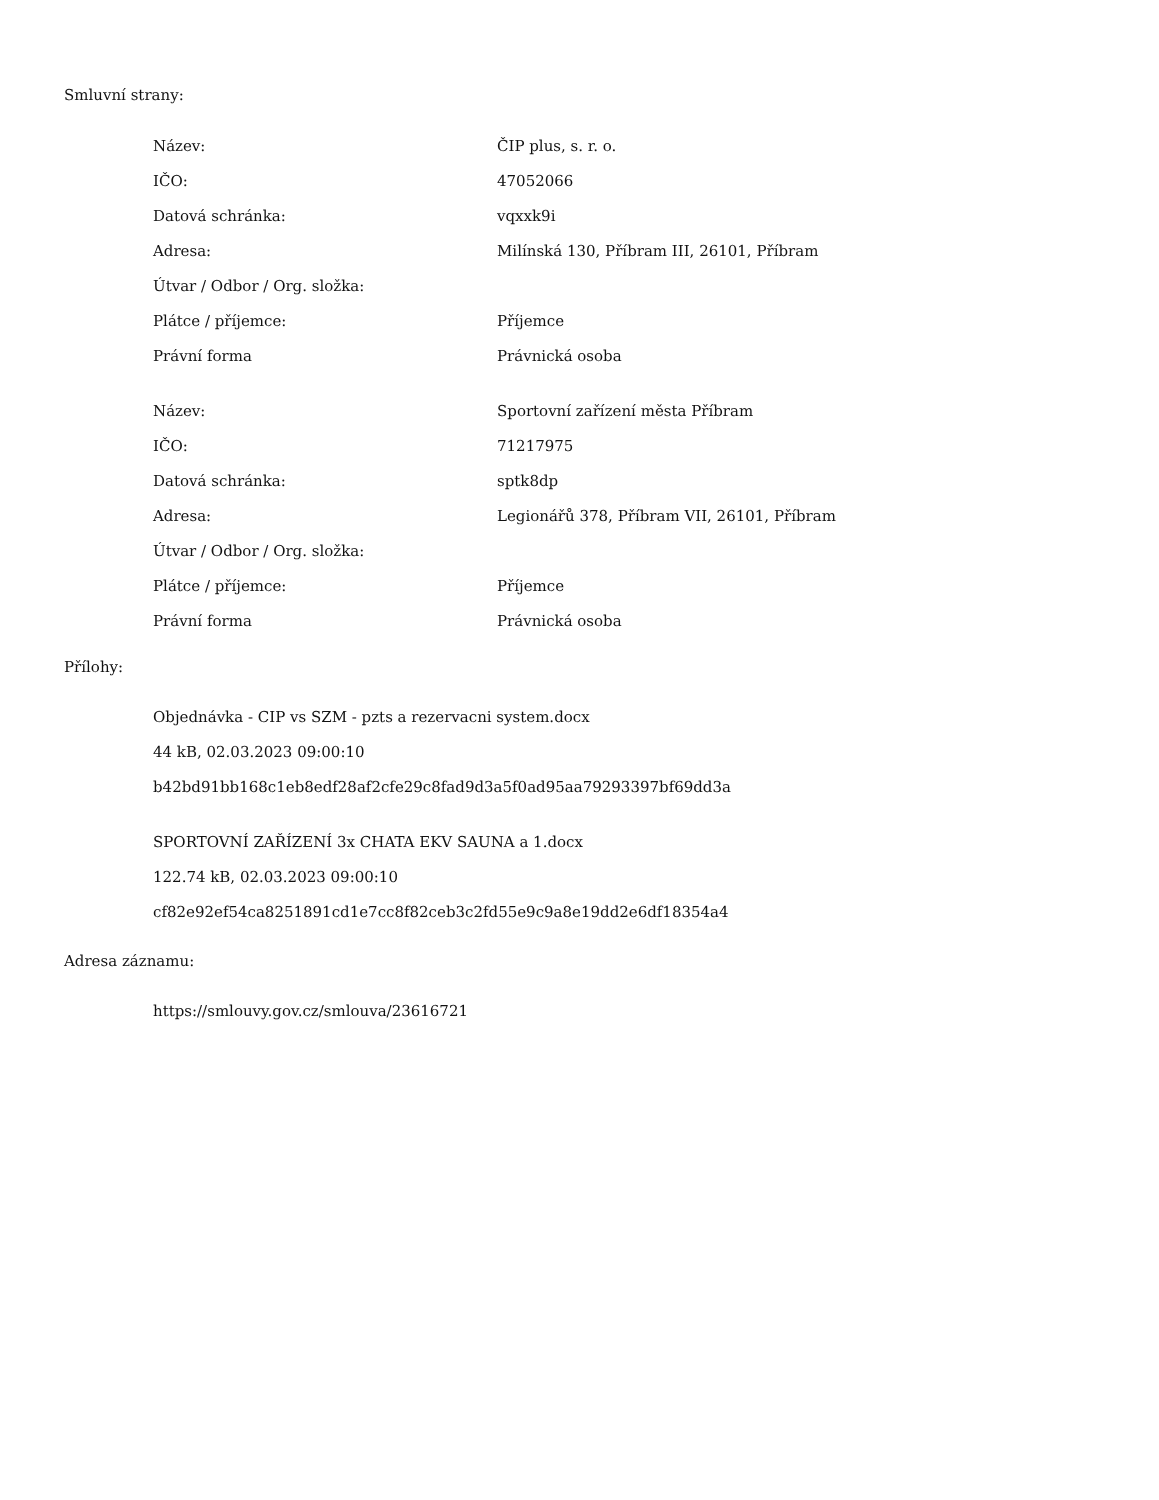Smluvní strany:
| Název: | ČIP plus, s. r. o. |
| IČO: | 47052066 |
| Datová schránka: | vqxxk9i |
| Adresa: | Milínská 130, Příbram III, 26101, Příbram |
| Útvar / Odbor / Org. složka: | |
| Plátce / příjemce: | Příjemce |
| Právní forma | Právnická osoba |
| Název: | Sportovní zařízení města Příbram |
| IČO: | 71217975 |
| Datová schránka: | sptk8dp |
| Adresa: | Legionářů 378, Příbram VII, 26101, Příbram |
| Útvar / Odbor / Org. složka: | |
| Plátce / příjemce: | Příjemce |
| Právní forma | Právnická osoba |
Přílohy:
Objednávka - CIP vs SZM - pzts a rezervacni system.docx
44 kB, 02.03.2023 09:00:10
b42bd91bb168c1eb8edf28af2cfe29c8fad9d3a5f0ad95aa79293397bf69dd3a
SPORTOVNÍ ZAŘÍZENÍ 3x CHATA EKV SAUNA a 1.docx
122.74 kB, 02.03.2023 09:00:10
cf82e92ef54ca8251891cd1e7cc8f82ceb3c2fd55e9c9a8e19dd2e6df18354a4
Adresa záznamu:
https://smlouvy.gov.cz/smlouva/23616721